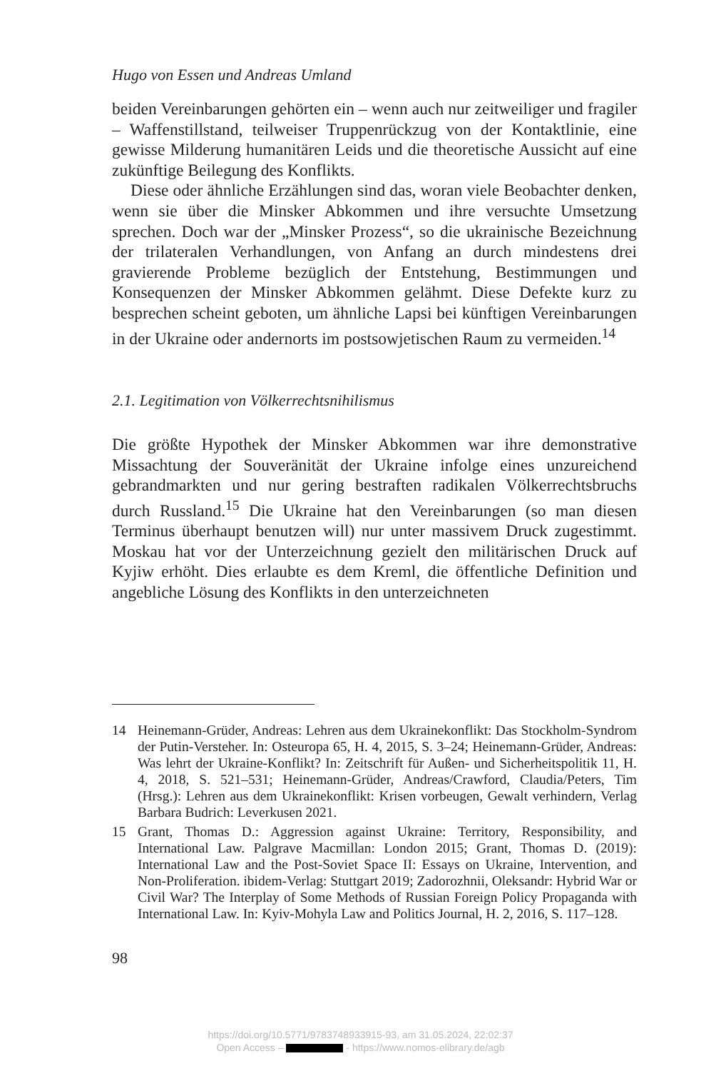Hugo von Essen und Andreas Umland
beiden Vereinbarungen gehörten ein – wenn auch nur zeitweiliger und fragiler – Waffenstillstand, teilweiser Truppenrückzug von der Kontaktlinie, eine gewisse Milderung humanitären Leids und die theoretische Aussicht auf eine zukünftige Beilegung des Konflikts.
Diese oder ähnliche Erzählungen sind das, woran viele Beobachter denken, wenn sie über die Minsker Abkommen und ihre versuchte Umsetzung sprechen. Doch war der „Minsker Prozess“, so die ukrainische Bezeichnung der trilateralen Verhandlungen, von Anfang an durch mindestens drei gravierende Probleme bezüglich der Entstehung, Bestimmungen und Konsequenzen der Minsker Abkommen gelähmt. Diese Defekte kurz zu besprechen scheint geboten, um ähnliche Lapsi bei künftigen Vereinbarungen in der Ukraine oder andernorts im postsowjetischen Raum zu vermeiden.<sup>14</sup>
2.1. Legitimation von Völkerrechtsnihilismus
Die größte Hypothek der Minsker Abkommen war ihre demonstrative Missachtung der Souveränität der Ukraine infolge eines unzureichend gebrandmarkten und nur gering bestraften radikalen Völkerrechtsbruchs durch Russland.<sup>15</sup> Die Ukraine hat den Vereinbarungen (so man diesen Terminus überhaupt benutzen will) nur unter massivem Druck zugestimmt. Moskau hat vor der Unterzeichnung gezielt den militärischen Druck auf Kyjiw erhöht. Dies erlaubte es dem Kreml, die öffentliche Definition und angebliche Lösung des Konflikts in den unterzeichneten
14 Heinemann-Grüder, Andreas: Lehren aus dem Ukrainekonflikt: Das Stockholm-Syndrom der Putin-Versteher. In: Osteuropa 65, H. 4, 2015, S. 3–24; Heinemann-Grüder, Andreas: Was lehrt der Ukraine-Konflikt? In: Zeitschrift für Außen- und Sicherheitspolitik 11, H. 4, 2018, S. 521–531; Heinemann-Grüder, Andreas/Crawford, Claudia/Peters, Tim (Hrsg.): Lehren aus dem Ukrainekonflikt: Krisen vorbeugen, Gewalt verhindern, Verlag Barbara Budrich: Leverkusen 2021.
15 Grant, Thomas D.: Aggression against Ukraine: Territory, Responsibility, and International Law. Palgrave Macmillan: London 2015; Grant, Thomas D. (2019): International Law and the Post-Soviet Space II: Essays on Ukraine, Intervention, and Non-Proliferation. ibidem-Verlag: Stuttgart 2019; Zadorozhnii, Oleksandr: Hybrid War or Civil War? The Interplay of Some Methods of Russian Foreign Policy Propaganda with International Law. In: Kyiv-Mohyla Law and Politics Journal, H. 2, 2016, S. 117–128.
98
https://doi.org/10.5771/9783748933915-93, am 31.05.2024, 22:02:37
Open Access – - https://www.nomos-elibrary.de/agb